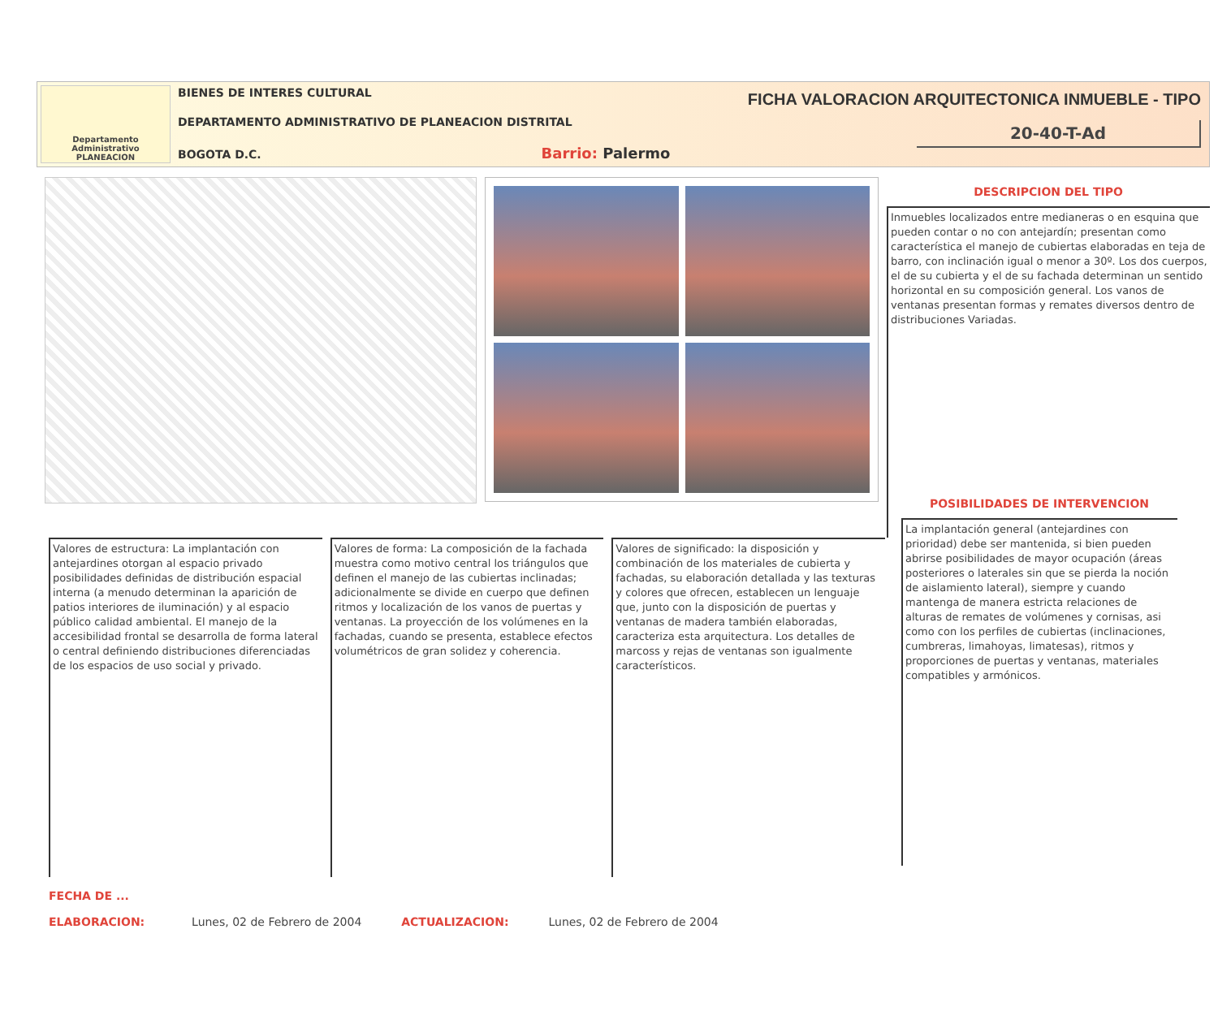Departamento Administrativo
PLANEACION
BIENES DE INTERES CULTURAL
DEPARTAMENTO ADMINISTRATIVO DE PLANEACION DISTRITAL
BOGOTA D.C. Barrio: Palermo
FICHA VALORACION ARQUITECTONICA INMUEBLE - TIPO
20-40-T-Ad
DESCRIPCION DEL TIPO
Inmuebles localizados entre medianeras o en esquina que pueden contar o no con antejardín; presentan como característica el manejo de cubiertas elaboradas en teja de barro, con inclinación igual o menor a 30º. Los dos cuerpos, el de su cubierta y el de su fachada determinan un sentido horizontal en su composición general. Los vanos de ventanas presentan formas y remates diversos dentro de distribuciones Variadas.
Valores de estructura: La implantación con antejardines otorgan al espacio privado posibilidades definidas de distribución espacial interna (a menudo determinan la aparición de patios interiores de iluminación) y al espacio público calidad ambiental. El manejo de la accesibilidad frontal se desarrolla de forma lateral o central definiendo distribuciones diferenciadas de los espacios de uso social y privado.
Valores de forma: La composición de la fachada muestra como motivo central los triángulos que definen el manejo de las cubiertas inclinadas; adicionalmente se divide en cuerpo que definen ritmos y localización de los vanos de puertas y ventanas. La proyección de los volúmenes en la fachadas, cuando se presenta, establece efectos volumétricos de gran solidez y coherencia.
Valores de significado: la disposición y combinación de los materiales de cubierta y fachadas, su elaboración detallada y las texturas y colores que ofrecen, establecen un lenguaje que, junto con la disposición de puertas y ventanas de madera también elaboradas, caracteriza esta arquitectura. Los detalles de marcoss y rejas de ventanas son igualmente característicos.
FECHA DE ...
ELABORACION: Lunes, 02 de Febrero de 2004 ACTUALIZACION: Lunes, 02 de Febrero de 2004
POSIBILIDADES DE INTERVENCION
La implantación general (antejardines con prioridad) debe ser mantenida, si bien pueden abrirse posibilidades de mayor ocupación (áreas posteriores o laterales sin que se pierda la noción de aislamiento lateral), siempre y cuando mantenga de manera estricta relaciones de alturas de remates de volúmenes y cornisas, asi como con los perfiles de cubiertas (inclinaciones, cumbreras, limahoyas, limatesas), ritmos y proporciones de puertas y ventanas, materiales compatibles y armónicos.